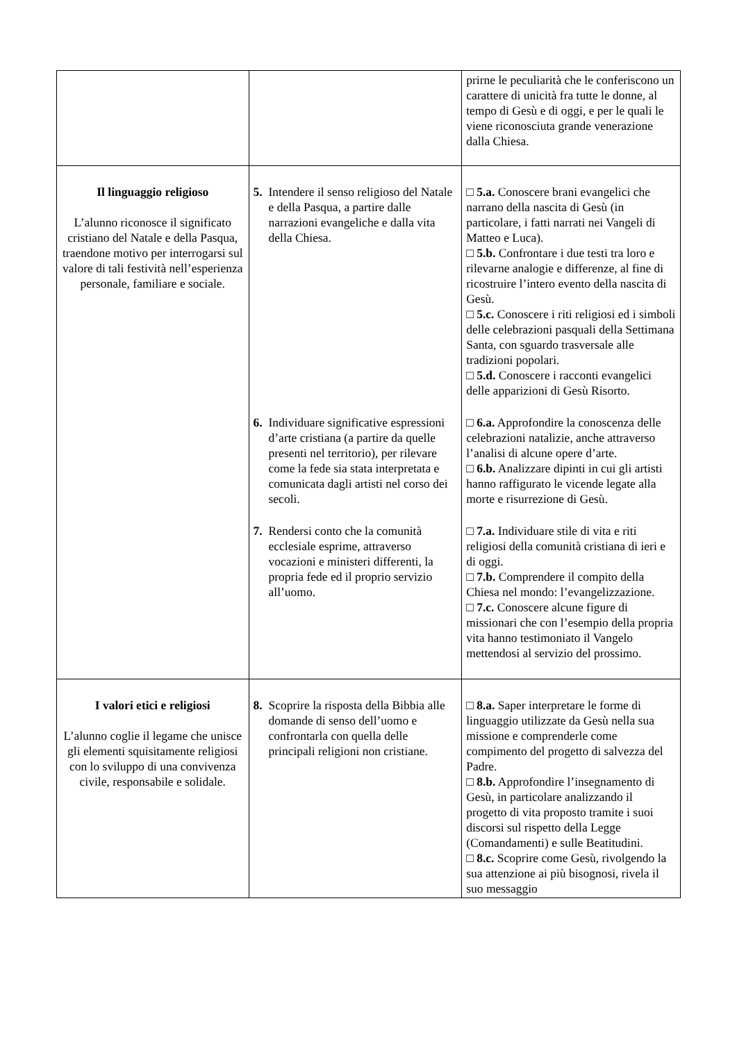| | | prirne le peculiarità che le conferiscono un carattere di unicità fra tutte le donne, al tempo di Gesù e di oggi, e per le quali le viene riconosciuta grande venerazione dalla Chiesa. |
| Il linguaggio religioso L’alunno riconosce il significato cristiano del Natale e della Pasqua, traendone motivo per interrogarsi sul valore di tali festività nell’esperienza personale, familiare e sociale. | 5. Intendere il senso religioso del Natale e della Pasqua, a partire dalle narrazioni evangeliche e dalla vita della Chiesa. | □ 5.a. Conoscere brani evangelici che narrano della nascita di Gesù (in particolare, i fatti narrati nei Vangeli di Matteo e Luca). □ 5.b. Confrontare i due testi tra loro e rilevarne analogie e differenze, al fine di ricostruire l’intero evento della nascita di Gesù. □ 5.c. Conoscere i riti religiosi ed i simboli delle celebrazioni pasquali della Settimana Santa, con sguardo trasversale alle tradizioni popolari. □ 5.d. Conoscere i racconti evangelici delle apparizioni di Gesù Risorto. |
| | 6. Individuare significative espressioni d’arte cristiana (a partire da quelle presenti nel territorio), per rilevare come la fede sia stata interpretata e comunicata dagli artisti nel corso dei secoli. | □ 6.a. Approfondire la conoscenza delle celebrazioni natalizie, anche attraverso l’analisi di alcune opere d’arte. □ 6.b. Analizzare dipinti in cui gli artisti hanno raffigurato le vicende legate alla morte e risurrezione di Gesù. |
| | 7. Rendersi conto che la comunità ecclesiale esprime, attraverso vocazioni e ministeri differenti, la propria fede ed il proprio servizio all’uomo. | □ 7.a. Individuare stile di vita e riti religiosi della comunità cristiana di ieri e di oggi. □ 7.b. Comprendere il compito della Chiesa nel mondo: l’evangelizzazione. □ 7.c. Conoscere alcune figure di missionari che con l’esempio della propria vita hanno testimoniato il Vangelo mettendosi al servizio del prossimo. |
| I valori etici e religiosi L’alunno coglie il legame che unisce gli elementi squisitamente religiosi con lo sviluppo di una convivenza civile, responsabile e solidale. | 8. Scoprire la risposta della Bibbia alle domande di senso dell’uomo e confrontarla con quella delle principali religioni non cristiane. | □ 8.a. Saper interpretare le forme di linguaggio utilizzate da Gesù nella sua missione e comprenderle come compimento del progetto di salvezza del Padre. □ 8.b. Approfondire l’insegnamento di Gesù, in particolare analizzando il progetto di vita proposto tramite i suoi discorsi sul rispetto della Legge (Comandamenti) e sulle Beatitudini. □ 8.c. Scoprire come Gesù, rivolgendo la sua attenzione ai più bisognosi, rivela il suo messaggio |